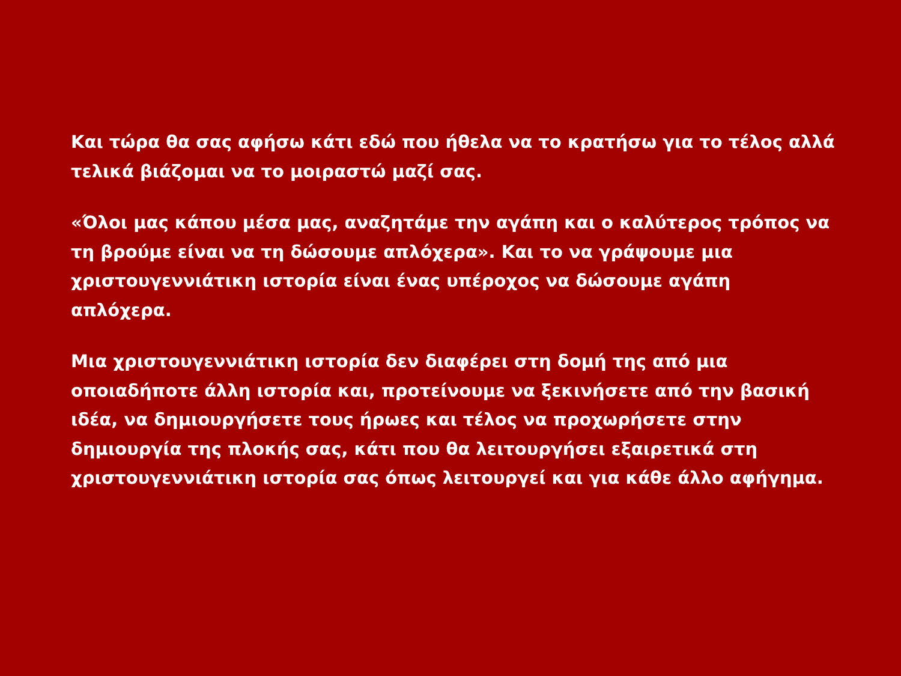Και τώρα θα σας αφήσω κάτι εδώ που ήθελα να το κρατήσω για το τέλος αλλά τελικά βιάζομαι να το μοιραστώ μαζί σας.
«Όλοι μας κάπου μέσα μας, αναζητάμε την αγάπη και ο καλύτερος τρόπος να τη βρούμε είναι να τη δώσουμε απλόχερα». Και το να γράψουμε μια χριστουγεννιάτικη ιστορία είναι ένας υπέροχος να δώσουμε αγάπη απλόχερα.
Μια χριστουγεννιάτικη ιστορία δεν διαφέρει στη δομή της από μια οποιαδήποτε άλλη ιστορία και, προτείνουμε να ξεκινήσετε από την βασική ιδέα, να δημιουργήσετε τους ήρωες και τέλος να προχωρήσετε στην δημιουργία της πλοκής σας, κάτι που θα λειτουργήσει εξαιρετικά στη χριστουγεννιάτικη ιστορία σας όπως λειτουργεί και για κάθε άλλο αφήγημα.